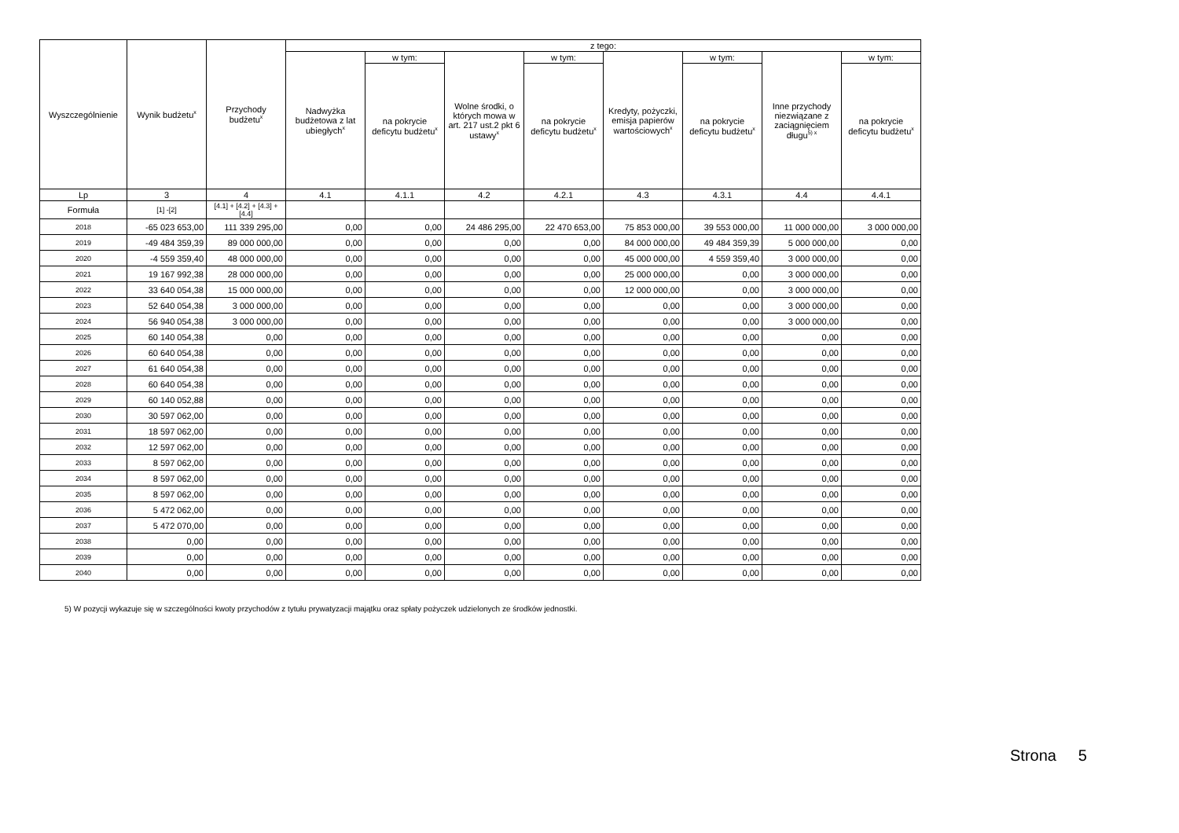| Wyszczególnienie | Wynik budżetu<sup>x</sup> | Przychody budżetu<sup>x</sup> | z tego: | | | | | | | |
| --- | --- | --- | --- | --- | --- | --- | --- | --- | --- | --- |
| | | | Nadwyżka budżetowa z lat ubiegłych<sup>x</sup> | w tym: | Wolne środki, o których mowa w art. 217 ust.2 pkt 6 ustawy<sup>x</sup> | w tym: | Kredyty, pożyczki, emisja papierów wartościowych<sup>x</sup> | w tym: | Inne przychody niezwiązane z zaciągnięciem długu<sup>5) x</sup> | w tym: |
| | | | | na pokrycie deficytu budżetu<sup>x</sup> | | na pokrycie deficytu budżetu<sup>x</sup> | | na pokrycie deficytu budżetu<sup>x</sup> | | na pokrycie deficytu budżetu<sup>x</sup> |
| Lp | 3 | 4 | 4.1 | 4.1.1 | 4.2 | 4.2.1 | 4.3 | 4.3.1 | 4.4 | 4.4.1 |
| Formuła | [1] -[2] | [4.1] + [4.2] + [4.3] + [4.4] | | | | | | | | |
| 2018 | -65 023 653,00 | 111 339 295,00 | 0,00 | 0,00 | 24 486 295,00 | 22 470 653,00 | 75 853 000,00 | 39 553 000,00 | 11 000 000,00 | 3 000 000,00 |
| 2019 | -49 484 359,39 | 89 000 000,00 | 0,00 | 0,00 | 0,00 | 0,00 | 84 000 000,00 | 49 484 359,39 | 5 000 000,00 | 0,00 |
| 2020 | -4 559 359,40 | 48 000 000,00 | 0,00 | 0,00 | 0,00 | 0,00 | 45 000 000,00 | 4 559 359,40 | 3 000 000,00 | 0,00 |
| 2021 | 19 167 992,38 | 28 000 000,00 | 0,00 | 0,00 | 0,00 | 0,00 | 25 000 000,00 | 0,00 | 3 000 000,00 | 0,00 |
| 2022 | 33 640 054,38 | 15 000 000,00 | 0,00 | 0,00 | 0,00 | 0,00 | 12 000 000,00 | 0,00 | 3 000 000,00 | 0,00 |
| 2023 | 52 640 054,38 | 3 000 000,00 | 0,00 | 0,00 | 0,00 | 0,00 | 0,00 | 0,00 | 3 000 000,00 | 0,00 |
| 2024 | 56 940 054,38 | 3 000 000,00 | 0,00 | 0,00 | 0,00 | 0,00 | 0,00 | 0,00 | 3 000 000,00 | 0,00 |
| 2025 | 60 140 054,38 | 0,00 | 0,00 | 0,00 | 0,00 | 0,00 | 0,00 | 0,00 | 0,00 | 0,00 |
| 2026 | 60 640 054,38 | 0,00 | 0,00 | 0,00 | 0,00 | 0,00 | 0,00 | 0,00 | 0,00 | 0,00 |
| 2027 | 61 640 054,38 | 0,00 | 0,00 | 0,00 | 0,00 | 0,00 | 0,00 | 0,00 | 0,00 | 0,00 |
| 2028 | 60 640 054,38 | 0,00 | 0,00 | 0,00 | 0,00 | 0,00 | 0,00 | 0,00 | 0,00 | 0,00 |
| 2029 | 60 140 052,88 | 0,00 | 0,00 | 0,00 | 0,00 | 0,00 | 0,00 | 0,00 | 0,00 | 0,00 |
| 2030 | 30 597 062,00 | 0,00 | 0,00 | 0,00 | 0,00 | 0,00 | 0,00 | 0,00 | 0,00 | 0,00 |
| 2031 | 18 597 062,00 | 0,00 | 0,00 | 0,00 | 0,00 | 0,00 | 0,00 | 0,00 | 0,00 | 0,00 |
| 2032 | 12 597 062,00 | 0,00 | 0,00 | 0,00 | 0,00 | 0,00 | 0,00 | 0,00 | 0,00 | 0,00 |
| 2033 | 8 597 062,00 | 0,00 | 0,00 | 0,00 | 0,00 | 0,00 | 0,00 | 0,00 | 0,00 | 0,00 |
| 2034 | 8 597 062,00 | 0,00 | 0,00 | 0,00 | 0,00 | 0,00 | 0,00 | 0,00 | 0,00 | 0,00 |
| 2035 | 8 597 062,00 | 0,00 | 0,00 | 0,00 | 0,00 | 0,00 | 0,00 | 0,00 | 0,00 | 0,00 |
| 2036 | 5 472 062,00 | 0,00 | 0,00 | 0,00 | 0,00 | 0,00 | 0,00 | 0,00 | 0,00 | 0,00 |
| 2037 | 5 472 070,00 | 0,00 | 0,00 | 0,00 | 0,00 | 0,00 | 0,00 | 0,00 | 0,00 | 0,00 |
| 2038 | 0,00 | 0,00 | 0,00 | 0,00 | 0,00 | 0,00 | 0,00 | 0,00 | 0,00 | 0,00 |
| 2039 | 0,00 | 0,00 | 0,00 | 0,00 | 0,00 | 0,00 | 0,00 | 0,00 | 0,00 | 0,00 |
| 2040 | 0,00 | 0,00 | 0,00 | 0,00 | 0,00 | 0,00 | 0,00 | 0,00 | 0,00 | 0,00 |
5) W pozycji wykazuje się w szczególności kwoty przychodów z tytułu prywatyzacji majątku oraz spłaty pożyczek udzielonych ze środków jednostki.
Strona 5